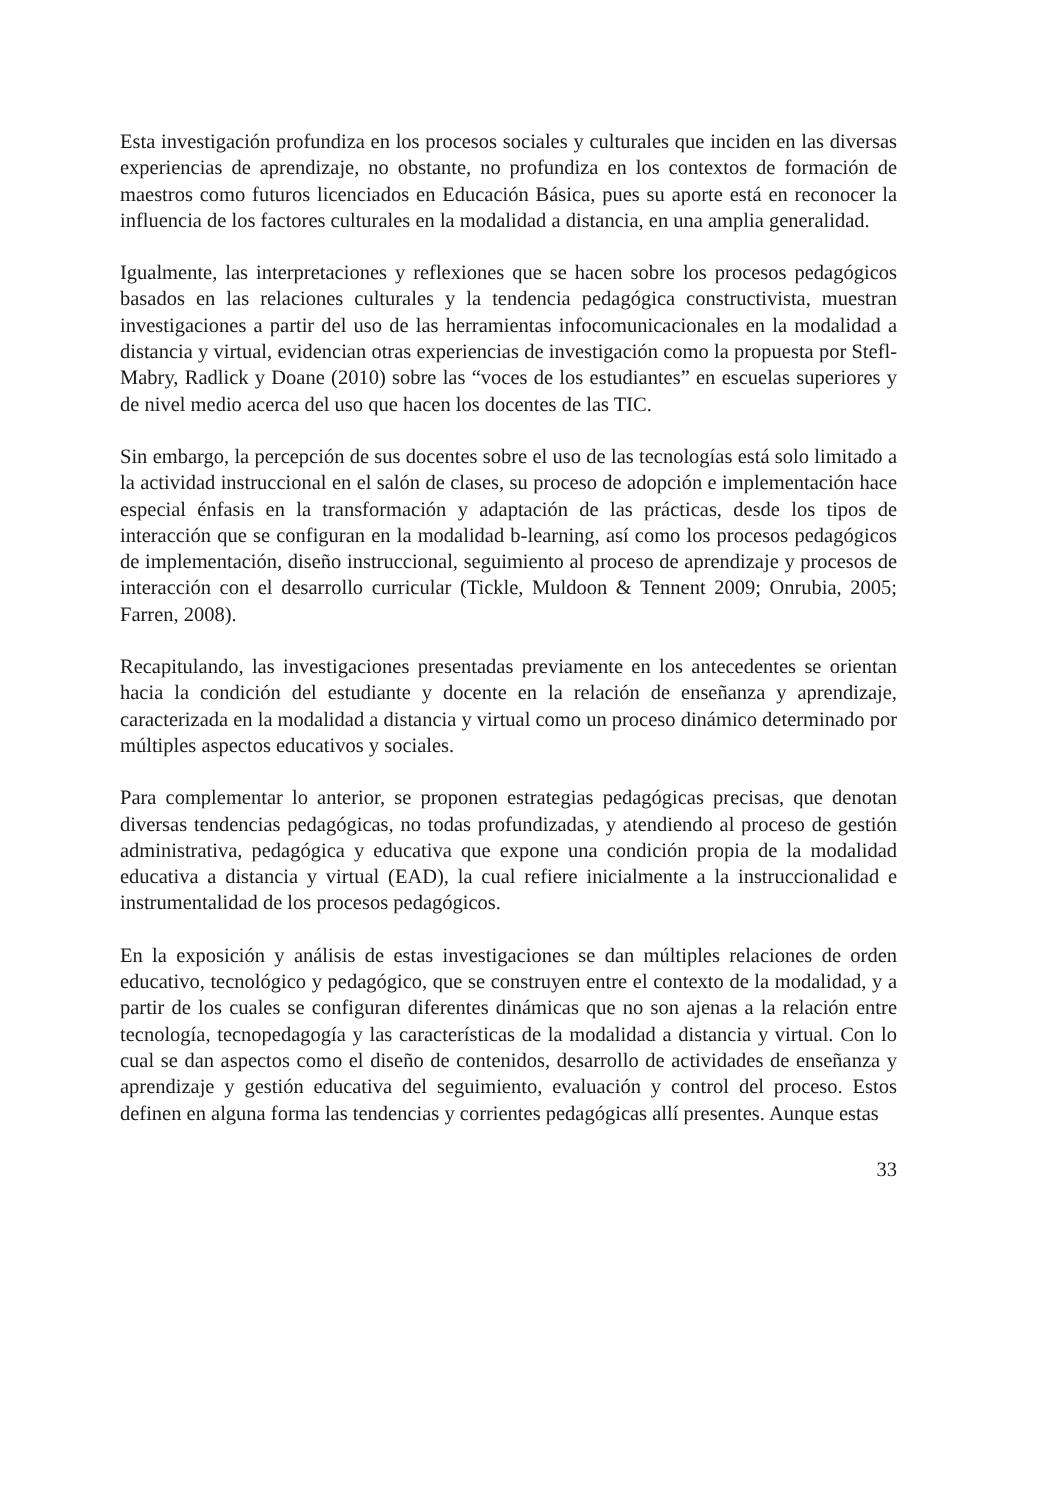Esta investigación profundiza en los procesos sociales y culturales que inciden en las diversas experiencias de aprendizaje, no obstante, no profundiza en los contextos de formación de maestros como futuros licenciados en Educación Básica, pues su aporte está en reconocer la influencia de los factores culturales en la modalidad a distancia, en una amplia generalidad.
Igualmente, las interpretaciones y reflexiones que se hacen sobre los procesos pedagógicos basados en las relaciones culturales y la tendencia pedagógica constructivista, muestran investigaciones a partir del uso de las herramientas infocomunicacionales en la modalidad a distancia y virtual, evidencian otras experiencias de investigación como la propuesta por Stefl-Mabry, Radlick y Doane (2010) sobre las “voces de los estudiantes” en escuelas superiores y de nivel medio acerca del uso que hacen los docentes de las TIC.
Sin embargo, la percepción de sus docentes sobre el uso de las tecnologías está solo limitado a la actividad instruccional en el salón de clases, su proceso de adopción e implementación hace especial énfasis en la transformación y adaptación de las prácticas, desde los tipos de interacción que se configuran en la modalidad b-learning, así como los procesos pedagógicos de implementación, diseño instruccional, seguimiento al proceso de aprendizaje y procesos de interacción con el desarrollo curricular (Tickle, Muldoon & Tennent 2009; Onrubia, 2005; Farren, 2008).
Recapitulando, las investigaciones presentadas previamente en los antecedentes se orientan hacia la condición del estudiante y docente en la relación de enseñanza y aprendizaje, caracterizada en la modalidad a distancia y virtual como un proceso dinámico determinado por múltiples aspectos educativos y sociales.
Para complementar lo anterior, se proponen estrategias pedagógicas precisas, que denotan diversas tendencias pedagógicas, no todas profundizadas, y atendiendo al proceso de gestión administrativa, pedagógica y educativa que expone una condición propia de la modalidad educativa a distancia y virtual (EAD), la cual refiere inicialmente a la instruccionalidad e instrumentalidad de los procesos pedagógicos.
En la exposición y análisis de estas investigaciones se dan múltiples relaciones de orden educativo, tecnológico y pedagógico, que se construyen entre el contexto de la modalidad, y a partir de los cuales se configuran diferentes dinámicas que no son ajenas a la relación entre tecnología, tecnopedagogía y las características de la modalidad a distancia y virtual. Con lo cual se dan aspectos como el diseño de contenidos, desarrollo de actividades de enseñanza y aprendizaje y gestión educativa del seguimiento, evaluación y control del proceso. Estos definen en alguna forma las tendencias y corrientes pedagógicas allí presentes. Aunque estas
33